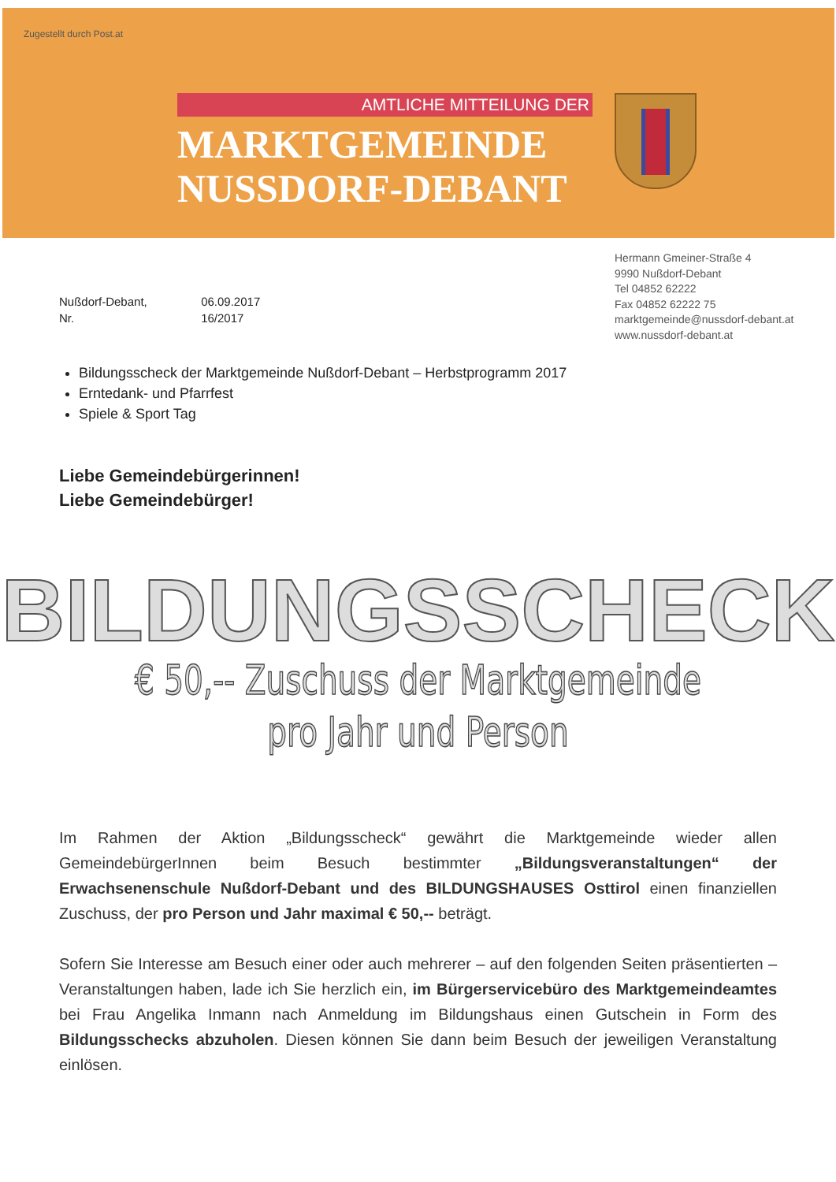Zugestellt durch Post.at
AMTLICHE MITTEILUNG DER
MARKTGEMEINDE
NUSSDORF-DEBANT
Hermann Gmeiner-Straße 4
9990 Nußdorf-Debant
Tel 04852 62222
Fax 04852 62222 75
marktgemeinde@nussdorf-debant.at
www.nussdorf-debant.at
Nußdorf-Debant, 06.09.2017
Nr. 16/2017
Bildungsscheck der Marktgemeinde Nußdorf-Debant – Herbstprogramm 2017
Erntedank- und Pfarrfest
Spiele & Sport Tag
Liebe Gemeindebürgerinnen!
Liebe Gemeindebürger!
BILDUNGSSCHECK
€ 50,-- Zuschuss der Marktgemeinde
pro Jahr und Person
Im Rahmen der Aktion „Bildungsscheck“ gewährt die Marktgemeinde wieder allen GemeindebürgerInnen beim Besuch bestimmter „Bildungsveranstaltungen“ der Erwachsenenschule Nußdorf-Debant und des BILDUNGSHAUSES Osttirol einen finanziellen Zuschuss, der pro Person und Jahr maximal € 50,-- beträgt.
Sofern Sie Interesse am Besuch einer oder auch mehrerer – auf den folgenden Seiten präsentierten – Veranstaltungen haben, lade ich Sie herzlich ein, im Bürgerservicebüro des Marktgemeindeamtes bei Frau Angelika Inmann nach Anmeldung im Bildungshaus einen Gutschein in Form des Bildungsschecks abzuholen. Diesen können Sie dann beim Besuch der jeweiligen Veranstaltung einlösen.